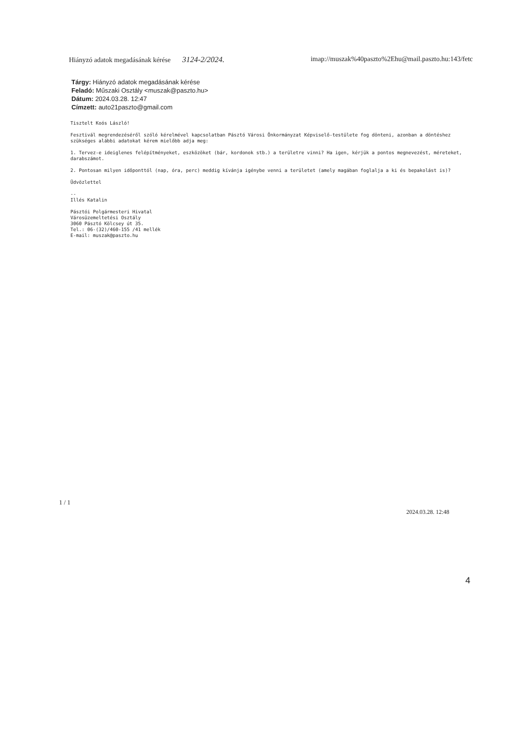Hiányzó adatok megadásának kérése 3124-2/2024. imap://muszak%40paszto%2Ehu@mail.paszto.hu:143/fetc
Tárgy: Hiányzó adatok megadásának kérése
Feladó: Műszaki Osztály <muszak@paszto.hu>
Dátum: 2024.03.28. 12:47
Címzett: auto21paszto@gmail.com
Tisztelt Koós László!
Fesztivál megrendezéséről szóló kérelmével kapcsolatban Pásztó Városi Önkormányzat Képviselő-testülete fog dönteni, azonban a döntéshez szükséges alábbi adatokat kérem mielőbb adja meg:
1. Tervez-e ideiglenes felépítményeket, eszközöket (bár, kordonok stb.) a területre vinni? Ha igen, kérjük a pontos megnevezést, méreteket, darabszámot.
2. Pontosan milyen időponttól (nap, óra, perc) meddig kívánja igénybe venni a területet (amely magában foglalja a ki és bepakolást is)?
Üdvözlettel
--
Illés Katalin
Pásztói Polgármesteri Hivatal
Városüzemeltetési Osztály
3060 Pásztó Kölcsey út 35.
Tel.: 06-(32)/460-155 /41 mellék
E-mail: muszak@paszto.hu
1 / 1
2024.03.28. 12:48
4